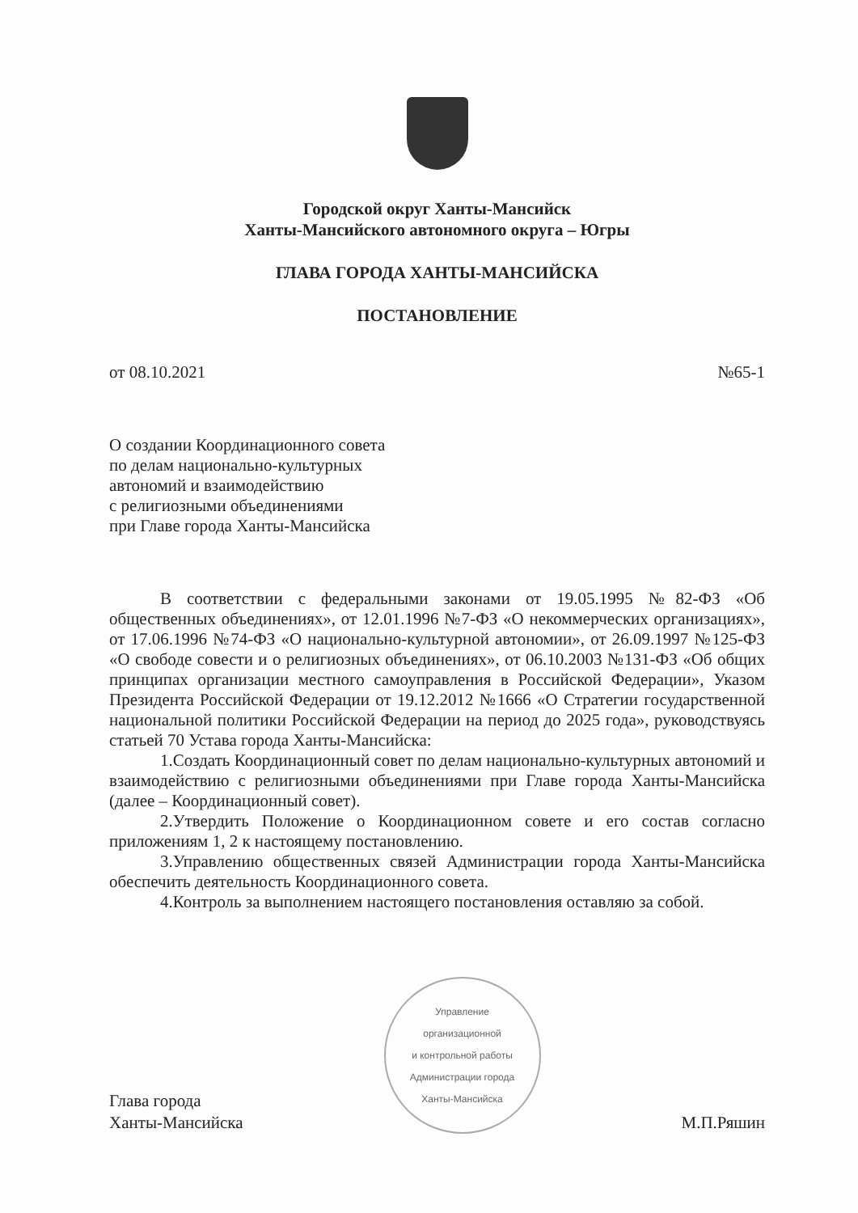Городской округ Ханты-Мансийск
Ханты-Мансийского автономного округа – Югры
ГЛАВА ГОРОДА ХАНТЫ-МАНСИЙСКА
ПОСТАНОВЛЕНИЕ
от 08.10.2021 №65-1
О создании Координационного совета
по делам национально-культурных
автономий и взаимодействию
с религиозными объединениями
при Главе города Ханты-Мансийска
В соответствии с федеральными законами от 19.05.1995 №82-ФЗ «Об общественных объединениях», от 12.01.1996 №7-ФЗ «О некоммерческих организациях», от 17.06.1996 №74-ФЗ «О национально-культурной автономии», от 26.09.1997 №125-ФЗ «О свободе совести и о религиозных объединениях», от 06.10.2003 №131-ФЗ «Об общих принципах организации местного самоуправления в Российской Федерации», Указом Президента Российской Федерации от 19.12.2012 №1666 «О Стратегии государственной национальной политики Российской Федерации на период до 2025 года», руководствуясь статьей 70 Устава города Ханты-Мансийска:
1.Создать Координационный совет по делам национально-культурных автономий и взаимодействию с религиозными объединениями при Главе города Ханты-Мансийска (далее – Координационный совет).
2.Утвердить Положение о Координационном совете и его состав согласно приложениям 1, 2 к настоящему постановлению.
3.Управлению общественных связей Администрации города Ханты-Мансийска обеспечить деятельность Координационного совета.
4.Контроль за выполнением настоящего постановления оставляю за собой.
Глава города
Ханты-Мансийска
Управление
организационной
и контрольной работы
Администрации города
Ханты-Мансийска
М.П.Ряшин